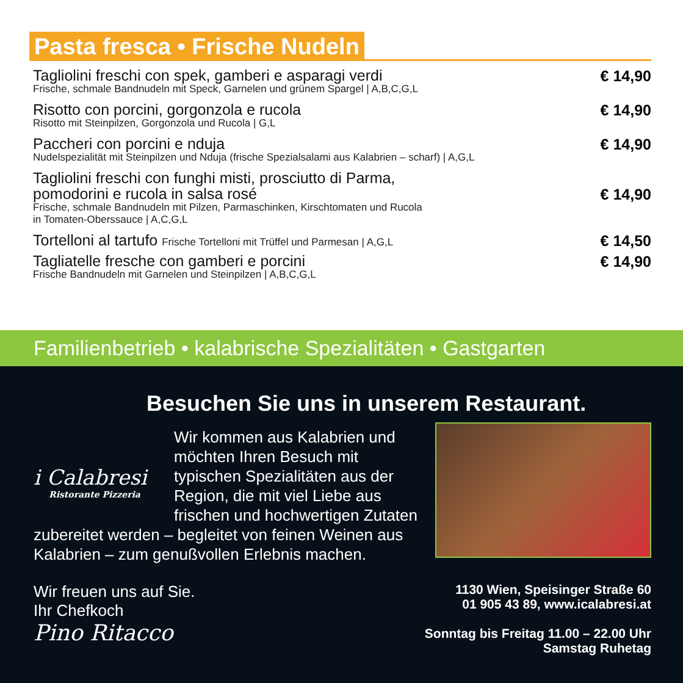Pasta fresca • Frische Nudeln
Tagliolini freschi con spek, gamberi e asparagi verdi
Frische, schmale Bandnudeln mit Speck, Garnelen und grünem Spargel | A,B,C,G,L
€ 14,90
Risotto con porcini, gorgonzola e rucola
Risotto mit Steinpilzen, Gorgonzola und Rucola | G,L
€ 14,90
Paccheri con porcini e nduja
Nudelspezialität mit Steinpilzen und Nduja (frische Spezialsalami aus Kalabrien – scharf) | A,G,L
€ 14,90
Tagliolini freschi con funghi misti, prosciutto di Parma,
pomodorini e rucola in salsa rosé
Frische, schmale Bandnudeln mit Pilzen, Parmaschinken, Kirschtomaten und Rucola
in Tomaten-Oberssauce | A,C,G,L
€ 14,90
Tortelloni al tartufo Frische Tortelloni mit Trüffel und Parmesan | A,G,L
€ 14,50
Tagliatelle fresche con gamberi e porcini
Frische Bandnudeln mit Garnelen und Steinpilzen | A,B,C,G,L
€ 14,90
Familienbetrieb • kalabrische Spezialitäten • Gastgarten
Besuchen Sie uns in unserem Restaurant.
i Calabresi
Ristorante Pizzeria
Wir kommen aus Kalabrien und möchten Ihren Besuch mit typischen Spezialitäten aus der Region, die mit viel Liebe aus frischen und hochwertigen Zutaten zubereitet werden – begleitet von feinen Weinen aus Kalabrien – zum genußvollen Erlebnis machen.
Wir freuen uns auf Sie.
Ihr Chefkoch
Pino Ritacco
1130 Wien, Speisinger Straße 60
01 905 43 89, www.icalabresi.at
Sonntag bis Freitag 11.00 – 22.00 Uhr
Samstag Ruhetag